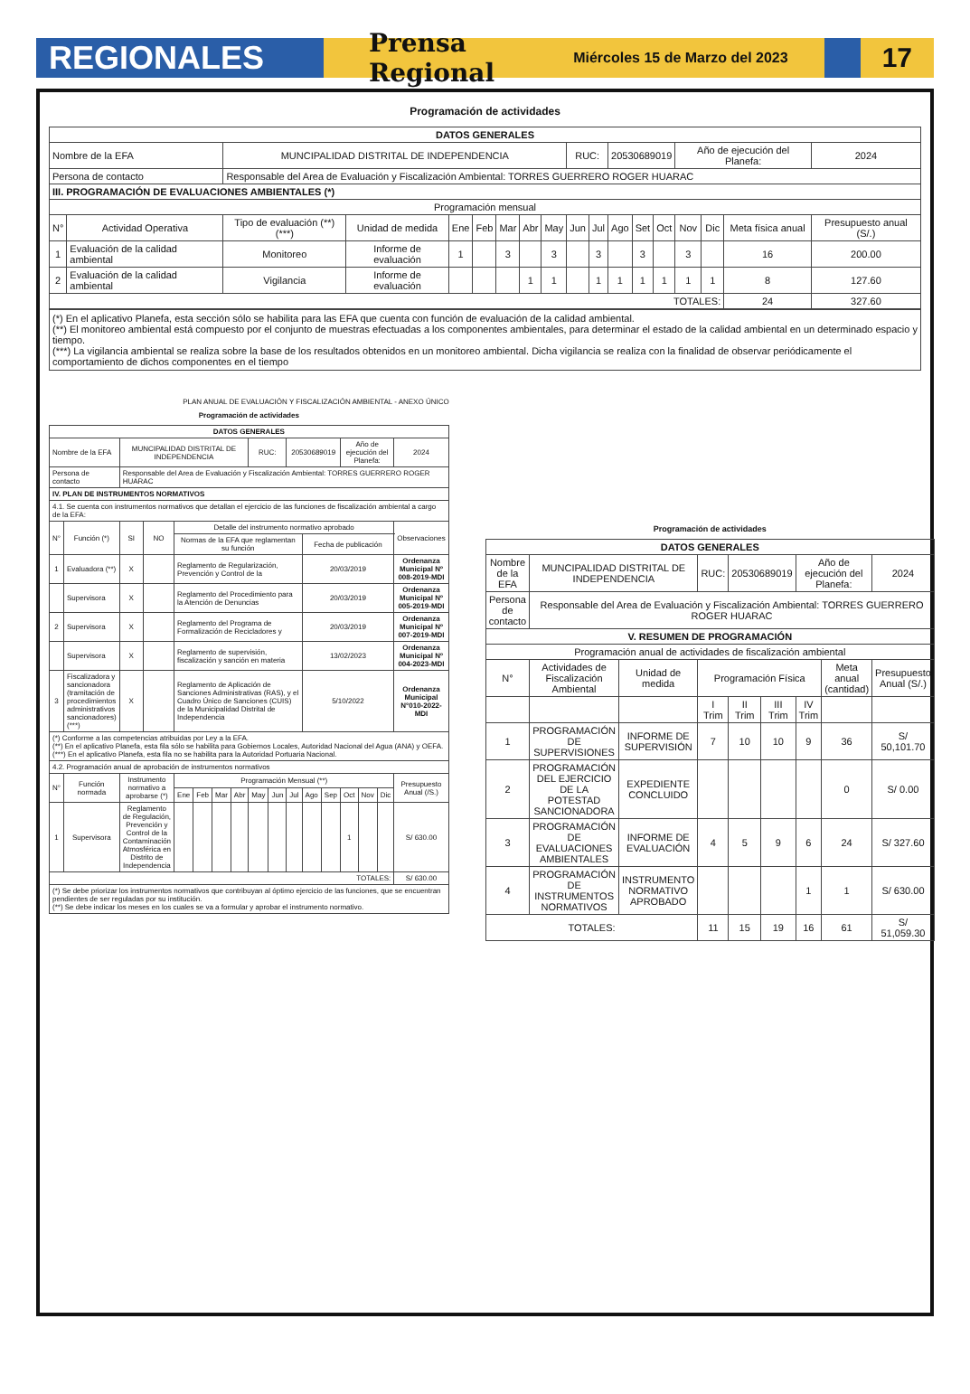REGIONALES
Prensa Regional
Miércoles 15 de Marzo del 2023
17
Programación de actividades
| DATOS GENERALES | | | | | | | | | | | | | | | | | | |
| --- | --- | --- | --- | --- | --- | --- | --- | --- | --- | --- | --- | --- | --- | --- | --- | --- | --- | --- |
| Nombre de la EFA | | MUNCIPALIDAD DISTRITAL DE INDEPENDENCIA | | | | | | | RUC: | | 20530689019 | | | Año de ejecución del Planefa: | | | | 2024 |
| Persona de contacto | | Responsable del Area de Evaluación y Fiscalización Ambiental: TORRES GUERRERO ROGER HUARAC | | | | | | | | | | | | | | | | |
| III. PROGRAMACIÓN DE EVALUACIONES AMBIENTALES (*) | | | | | | | | | | | | | | | | | | |
| Programación mensual | | | | | | | | | | | | | | | | | | |
| N° | Actividad Operativa | Tipo de evaluación (**)(***) | Unidad de medida | Ene | Feb | Mar | Abr | May | Jun | Jul | Ago | Set | Oct | Nov | Dic | Meta física anual | Presupuesto anual (S/.) | |
| 1 | Evaluación de la calidad ambiental | Monitoreo | Informe de evaluación | 1 | | 3 | | 3 | | 3 | | 3 | | 3 | | 16 | 200.00 | |
| 2 | Evaluación de la calidad ambiental | Vigilancia | Informe de evaluación | | | | 1 | 1 | | 1 | 1 | 1 | 1 | 1 | 1 | 8 | 127.60 | |
| TOTALES: | | | | | | | | | | | | | | | | 24 | 327.60 | |
(*) En el aplicativo Planefa, esta sección sólo se habilita para las EFA que cuenta con función de evaluación de la calidad ambiental.
(**) El monitoreo ambiental está compuesto por el conjunto de muestras efectuadas a los componentes ambientales, para determinar el estado de la calidad ambiental en un determinado espacio y tiempo.
(***) La vigilancia ambiental se realiza sobre la base de los resultados obtenidos en un monitoreo ambiental. Dicha vigilancia se realiza con la finalidad de observar periódicamente el comportamiento de dichos componentes en el tiempo
PLAN ANUAL DE EVALUACIÓN Y FISCALIZACIÓN AMBIENTAL - ANEXO ÚNICO
Programación de actividades
| DATOS GENERALES | | | | | | | | | | | | | | | | | | |
| --- | --- | --- | --- | --- | --- | --- | --- | --- | --- | --- | --- | --- | --- | --- | --- | --- | --- | --- |
| Nombre de la EFA | | MUNCIPALIDAD DISTRITAL DE INDEPENDENCIA | | | | | | RUC: | | 20530689019 | | | Año de ejecución del Planefa: | | | | | 2024 |
| Persona de contacto | | Responsable del Area de Evaluación y Fiscalización Ambiental: TORRES GUERRERO ROGER HUARAC | | | | | | | | | | | | | | | | |
| IV. PLAN DE INSTRUMENTOS NORMATIVOS | | | | | | | | | | | | | | | | | | |
| 4.1. Se cuenta con instrumentos normativos que detallan el ejercicio de las funciones de fiscalización ambiental a cargo de la EFA: | | | | | | | | | | | | | | | | | | |
| N° | Función (*) | SI | NO | Detalle del instrumento normativo aprobado | | | | | | | | | | | | | Observaciones | |
| | | | | Normas de la EFA que reglamentan su función | | | | | | | Fecha de publicación | | | | | | | |
| 1 | Evaluadora (**) | X | | Reglamento de Regularización, Prevención y Control de la | | | | | | | 20/03/2019 | | | | | | Ordenanza Municipal Nº 008-2019-MDI | |
| | Supervisora | X | | Reglamento del Procedimiento para la Atención de Denuncias | | | | | | | 20/03/2019 | | | | | | Ordenanza Municipal Nº 005-2019-MDI | |
| 2 | Supervisora | X | | Reglamento del Programa de Formalización de Recicladores y | | | | | | | 20/03/2019 | | | | | | Ordenanza Municipal Nº 007-2019-MDI | |
| | Supervisora | X | | Reglamento de supervisión, fiscalización y sanción en materia | | | | | | | 13/02/2023 | | | | | | Ordenanza Municipal Nº 004-2023-MDI | |
| 3 | Fiscalizadora y sancionadora (tramitación de procedimientos administrativos sancionadores) (***) | X | | Reglamento de Aplicación de Sanciones Administrativas (RAS), y el Cuadro Único de Sanciones (CUIS) de la Municipalidad Distrital de Independencia | | | | | | | 5/10/2022 | | | | | | Ordenanza Municipal N°010-2022-MDI | |
| (*) Conforme a las competencias atribuidas por Ley a la EFA. (**) En el aplicativo Planefa, esta fila sólo se habilita para Gobiernos Locales, Autoridad Nacional del Agua (ANA) y OEFA. (***) En el aplicativo Planefa, esta fila no se habilita para la Autoridad Portuaria Nacional. | | | | | | | | | | | | | | | | | | |
| 4.2. Programación anual de aprobación de instrumentos normativos | | | | | | | | | | | | | | | | | | |
| N° | Función normada | Instrumento normativo a aprobarse (*) | | Programación Mensual (**) | | | | | | | | | | | | Presupuesto Anual (/S.) | | |
| | | | | Ene | Feb | Mar | Abr | May | Jun | Jul | Ago | Sep | Oct | Nov | Dic | | | |
| 1 | Supervisora | Reglamento de Regulación, Prevención y Control de la Contaminación Atmosférica en Distrito de Independencia | | | | | | | | | | | 1 | | | S/ 630.00 | | |
| TOTALES: | | | | | | | | | | | | | | | | S/ 630.00 | | |
| (*) Se debe priorizar los instrumentos normativos que contribuyan al óptimo ejercicio de las funciones, que se encuentran pendientes de ser reguladas por su institución. (**) Se debe indicar los meses en los cuales se va a formular y aprobar el instrumento normativo. | | | | | | | | | | | | | | | | | | |
Programación de actividades
| DATOS GENERALES | | | | | | | | |
| --- | --- | --- | --- | --- | --- | --- | --- | --- |
| Nombre de la EFA | MUNCIPALIDAD DISTRITAL DE INDEPENDENCIA | | RUC: | 20530689019 | | Año de ejecución del Planefa: | | 2024 |
| Persona de contacto | Responsable del Area de Evaluación y Fiscalización Ambiental: TORRES GUERRERO ROGER HUARAC | | | | | | | |
| V. RESUMEN DE PROGRAMACIÓN | | | | | | | | |
| Programación anual de actividades de fiscalización ambiental | | | | | | | | |
| N° | Actividades de Fiscalización Ambiental | Unidad de medida | Programación Física | | | | Meta anual (cantidad) | Presupuesto Anual (S/.) |
| | | | I Trim | II Trim | III Trim | IV Trim | | |
| 1 | PROGRAMACIÓN DE SUPERVISIONES | INFORME DE SUPERVISIÓN | 7 | 10 | 10 | 9 | 36 | S/ 50,101.70 |
| 2 | PROGRAMACIÓN DEL EJERCICIO DE LA POTESTAD SANCIONADORA | EXPEDIENTE CONCLUIDO | | | | | 0 | S/ 0.00 |
| 3 | PROGRAMACIÓN DE EVALUACIONES AMBIENTALES | INFORME DE EVALUACIÓN | 4 | 5 | 9 | 6 | 24 | S/ 327.60 |
| 4 | PROGRAMACIÓN DE INSTRUMENTOS NORMATIVOS | INSTRUMENTO NORMATIVO APROBADO | | | | 1 | 1 | S/ 630.00 |
| TOTALES: | | | 11 | 15 | 19 | 16 | 61 | S/ 51,059.30 |